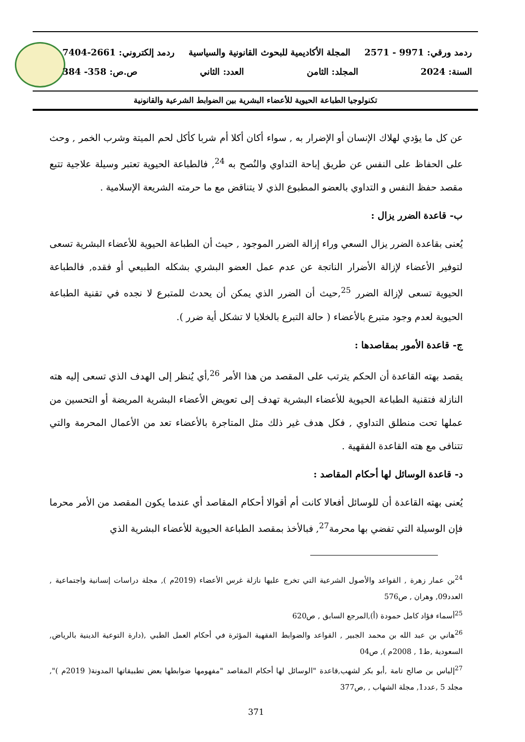ردمد ورقي: 9971 - 2571 المجلة الأكاديمية للبحوث القانونية والسياسية ردمد إلكتروني: 2661-7404
السنة: 2024 المجلد: الثامن العدد: الثاني ص.ص: 358- 384
تكنولوجيا الطباعة الحيوية للأعضاء البشرية بين الضوابط الشرعية والقانونية
عن كل ما يؤدي لهلاك الإنسان أو الإضرار به , سواء أكان أكلا أم شربا كأكل لحم الميتة وشرب الخمر , وحث على الحفاظ على النفس عن طريق إباحة التداوي والنُصح به <sup>24</sup>, فالطباعة الحيوية تعتبر وسيلة علاجية تتبع مقصد حفظ النفس و التداوي بالعضو المطبوع الذي لا يتناقض مع ما حرمته الشريعة الإسلامية .
ب- قاعدة الضرر يزال :
يُعنى بقاعدة الضرر يزال السعي وراء إزالة الضرر الموجود , حيث أن الطباعة الحيوية للأعضاء البشرية تسعى لتوفير الأعضاء لإزالة الأضرار الناتجة عن عدم عمل العضو البشري بشكله الطبيعي أو فقده, فالطباعة الحيوية تسعى لإزالة الضرر <sup>25</sup>,حيث أن الضرر الذي يمكن أن يحدث للمتبرع لا نجده في تقنية الطباعة الحيوية لعدم وجود متبرع بالأعضاء ( حالة التبرع بالخلايا لا تشكل أية ضرر ).
ج- قاعدة الأمور بمقاصدها :
يقصد بهته القاعدة أن الحكم يترتب على المقصد من هذا الأمر <sup>26</sup>,أي يُنظر إلى الهدف الذي تسعى إليه هته النازلة فتقنية الطباعة الحيوية للأعضاء البشرية تهدف إلى تعويض الأعضاء البشرية المريضة أو التحسين من عملها تحت منطلق التداوي , فكل هدف غير ذلك مثل المتاجرة بالأعضاء تعد من الأعمال المحرمة والتي تتنافى مع هته القاعدة الفقهية .
د- قاعدة الوسائل لها أحكام المقاصد :
يُعنى بهته القاعدة أن للوسائل أفعالا كانت أم أقوالا أحكام المقاصد أي عندما يكون المقصد من الأمر محرما فإن الوسيلة التي تفضي بها محرمة<sup>27</sup>, فبالأخذ بمقصد الطباعة الحيوية للأعضاء البشرية الذي
<sup>24</sup> بن عمار زهرة , القواعد والأصول الشرعية التي تخرج عليها نازلة غرس الأعضاء (2019م ), مجلة دراسات إنسانية واجتماعية , العدد09, وهران , ص576
<sup>25</sup> أسماء فؤاد كامل حمودة (أ),المرجع السابق , ص620
<sup>26</sup> هاني بن عبد الله بن محمد الجبير , القواعد والضوابط الفقهية المؤثرة في أحكام العمل الطبي ,(دارة التوعية الدينية بالرياض, السعودية ,ط1 , 2008م ), ص04
<sup>27</sup> إلياس بن صالح تامة ,أبو بكر لشهب,قاعدة "الوسائل لها أحكام المقاصد "مفهومها ضوابطها بعض تطبيقاتها المدونة( 2019م )", مجلد 5 ,عدد1, مجلة الشهاب , ,ص377
371